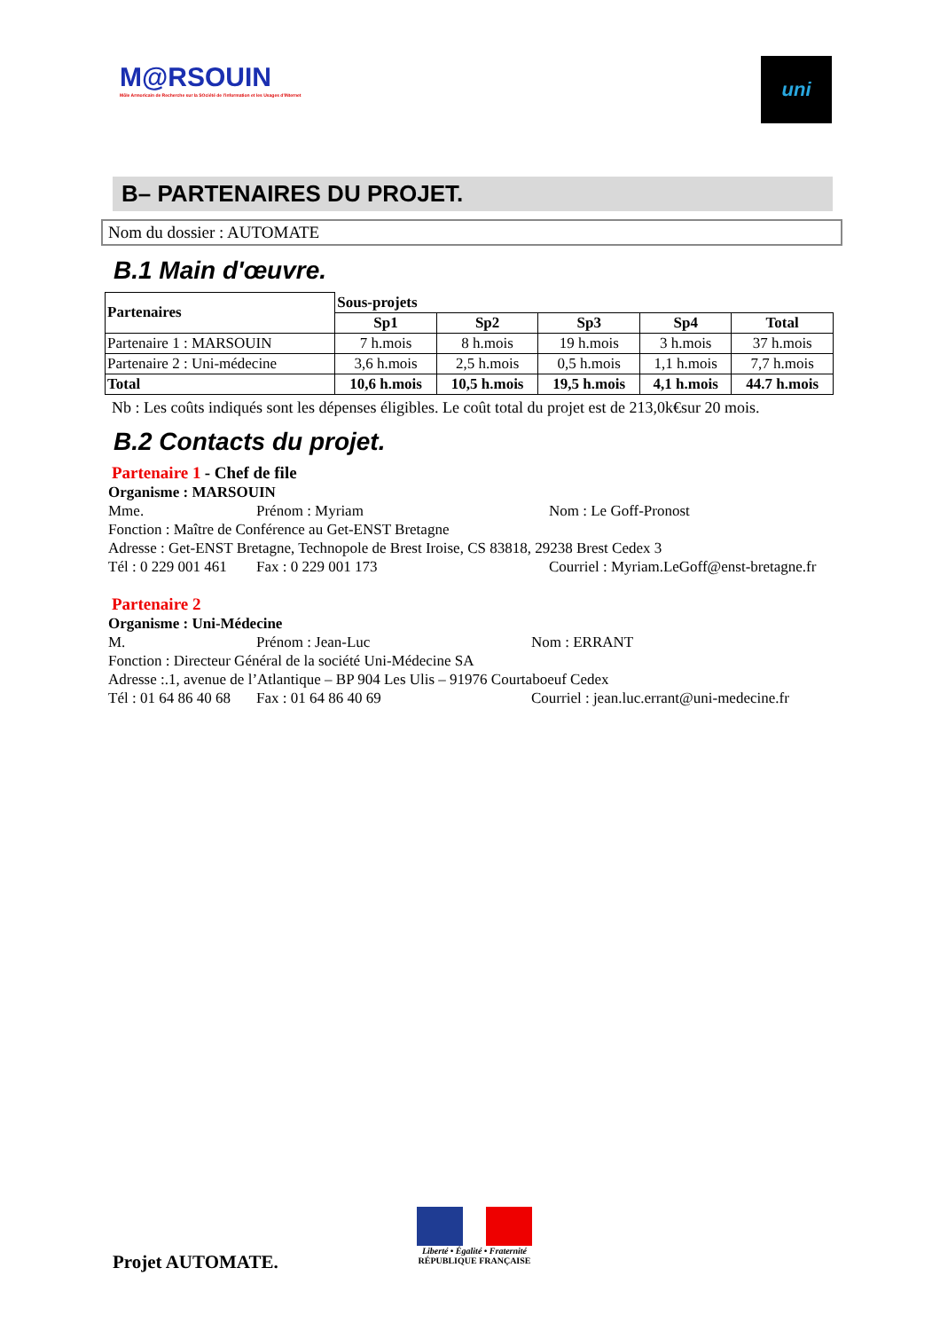M@RSOUIN
Môle Armoricain de Recherche sur la SOciété de l'information et les Usages d'INternet
uni
B– PARTENAIRES DU PROJET.
Nom du dossier : AUTOMATE
B.1 Main d'œuvre.
| Partenaires | Sous-projets | | | | |
| --- | --- | --- | --- | --- | --- |
| | Sp1 | Sp2 | Sp3 | Sp4 | Total |
| Partenaire 1 : MARSOUIN | 7 h.mois | 8 h.mois | 19 h.mois | 3 h.mois | 37 h.mois |
| Partenaire 2 : Uni-médecine | 3,6 h.mois | 2,5 h.mois | 0,5 h.mois | 1,1 h.mois | 7,7 h.mois |
| Total | 10,6 h.mois | 10,5 h.mois | 19,5 h.mois | 4,1 h.mois | 44.7 h.mois |
Nb : Les coûts indiqués sont les dépenses éligibles. Le coût total du projet est de 213,0k€sur 20 mois.
B.2 Contacts du projet.
Partenaire 1 - Chef de file
Organisme : MARSOUIN
Mme. Prénom : Myriam Nom : Le Goff-Pronost
Fonction : Maître de Conférence au Get-ENST Bretagne
Adresse : Get-ENST Bretagne, Technopole de Brest Iroise, CS 83818, 29238 Brest Cedex 3
Tél : 0 229 001 461 Fax : 0 229 001 173 Courriel : Myriam.LeGoff@enst-bretagne.fr
Partenaire 2
Organisme : Uni-Médecine
M. Prénom : Jean-Luc Nom : ERRANT
Fonction : Directeur Général de la société Uni-Médecine SA
Adresse :.1, avenue de l’Atlantique – BP 904 Les Ulis – 91976 Courtaboeuf Cedex
Tél : 01 64 86 40 68 Fax : 01 64 86 40 69 Courriel : jean.luc.errant@uni-medecine.fr
Projet AUTOMATE.
Liberté • Égalité • Fraternité
RÉPUBLIQUE FRANÇAISE